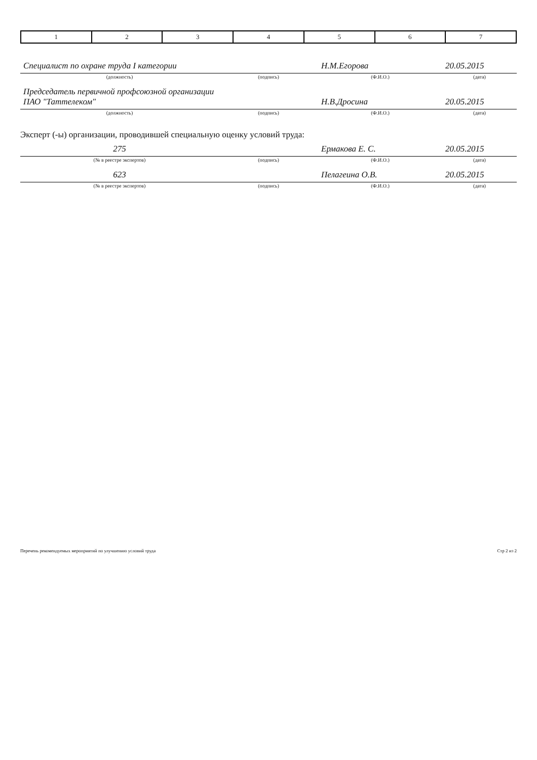| 1 | 2 | 3 | 4 | 5 | 6 | 7 |
| Специалист по охране труда I категории | | Н.М.Егорова | 20.05.2015 |
| (должность) | (подпись) | (Ф.И.О.) | (дата) |
| Председатель первичной профсоюзной организации ПАО "Таттелеком" | | Н.В.Дросина | 20.05.2015 |
| (должность) | (подпись) | (Ф.И.О.) | (дата) |
Эксперт (-ы) организации, проводившей специальную оценку условий труда:
| 275 | | Ермакова Е. С. | 20.05.2015 |
| (№ в реестре экспертов) | (подпись) | (Ф.И.О.) | (дата) |
| 623 | | Пелагеина О.В. | 20.05.2015 |
| (№ в реестре экспертов) | (подпись) | (Ф.И.О.) | (дата) |
Перечень рекомендуемых мероприятий по улучшению условий труда Стр 2 из 2